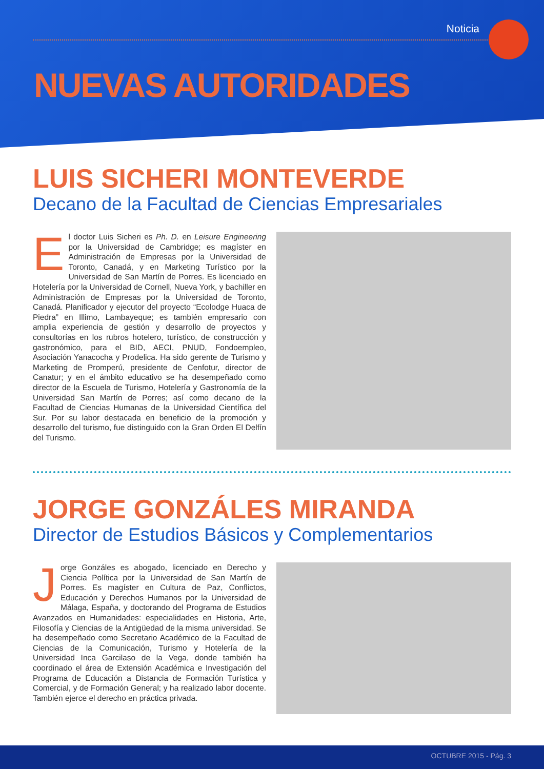Noticia
NUEVAS AUTORIDADES
LUIS SICHERI MONTEVERDE
Decano de la Facultad de Ciencias Empresariales
El doctor Luis Sicheri es Ph. D. en Leisure Engineering por la Universidad de Cambridge; es magíster en Administración de Empresas por la Universidad de Toronto, Canadá, y en Marketing Turístico por la Universidad de San Martín de Porres. Es licenciado en Hotelería por la Universidad de Cornell, Nueva York, y bachiller en Administración de Empresas por la Universidad de Toronto, Canadá. Planificador y ejecutor del proyecto “Ecolodge Huaca de Piedra” en Illimo, Lambayeque; es también empresario con amplia experiencia de gestión y desarrollo de proyectos y consultorías en los rubros hotelero, turístico, de construcción y gastronómico, para el BID, AECI, PNUD, Fondoempleo, Asociación Yanacocha y Prodelica. Ha sido gerente de Turismo y Marketing de Promperú, presidente de Cenfotur, director de Canatur; y en el ámbito educativo se ha desempeñado como director de la Escuela de Turismo, Hotelería y Gastronomía de la Universidad San Martín de Porres; así como decano de la Facultad de Ciencias Humanas de la Universidad Científica del Sur. Por su labor destacada en beneficio de la promoción y desarrollo del turismo, fue distinguido con la Gran Orden El Delfín del Turismo.
JORGE GONZÁLES MIRANDA
Director de Estudios Básicos y Complementarios
Jorge Gonzáles es abogado, licenciado en Derecho y Ciencia Política por la Universidad de San Martín de Porres. Es magíster en Cultura de Paz, Conflictos, Educación y Derechos Humanos por la Universidad de Málaga, España, y doctorando del Programa de Estudios Avanzados en Humanidades: especialidades en Historia, Arte, Filosofía y Ciencias de la Antigüedad de la misma universidad. Se ha desempeñado como Secretario Académico de la Facultad de Ciencias de la Comunicación, Turismo y Hotelería de la Universidad Inca Garcilaso de la Vega, donde también ha coordinado el área de Extensión Académica e Investigación del Programa de Educación a Distancia de Formación Turística y Comercial, y de Formación General; y ha realizado labor docente. También ejerce el derecho en práctica privada.
OCTUBRE 2015 - Pág. 3